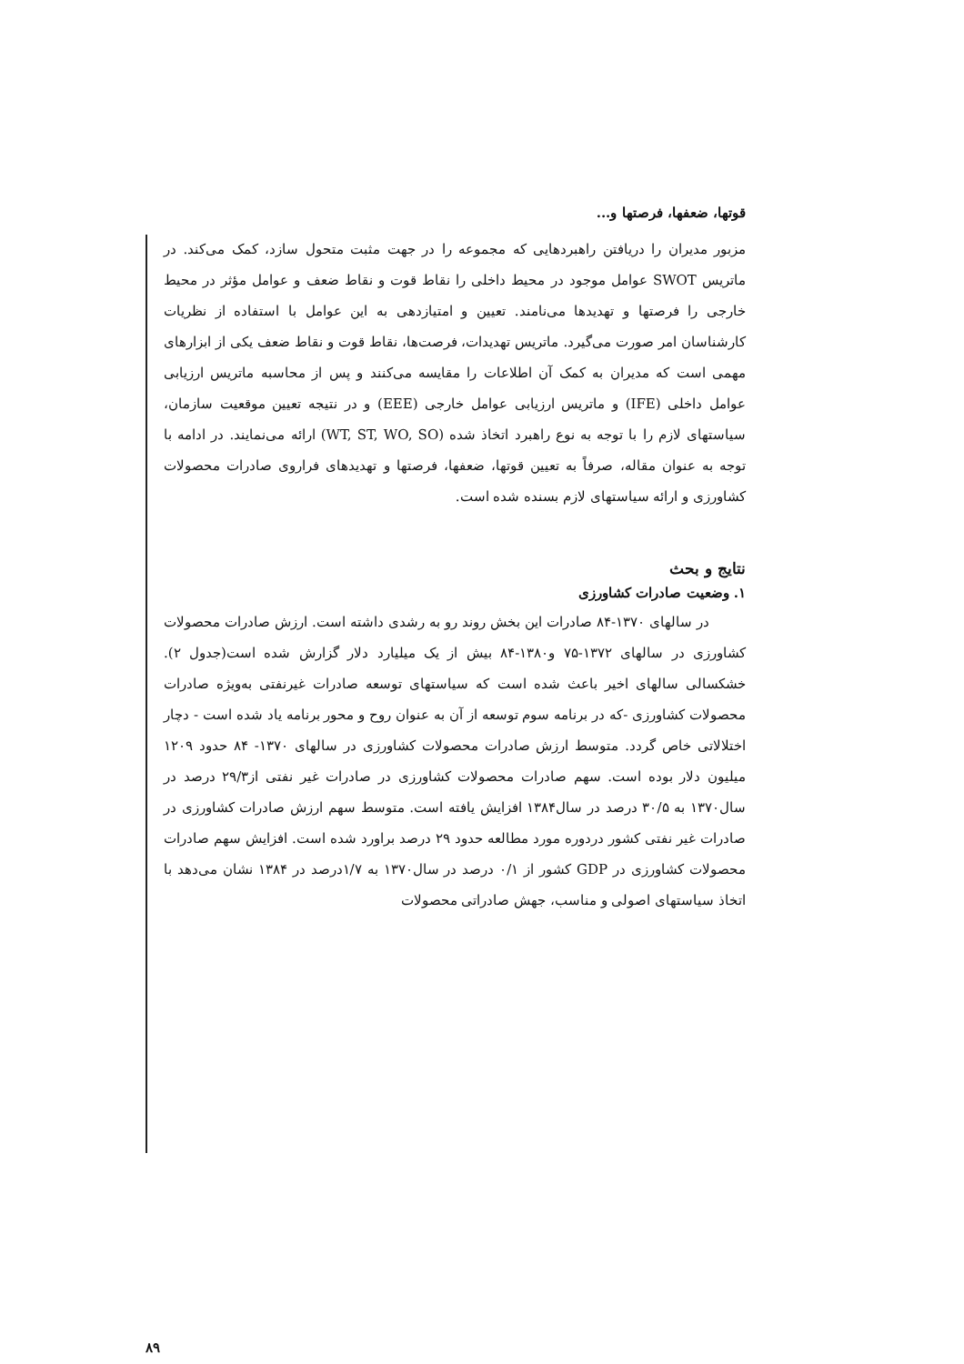قوتها، ضعفها، فرصتها و...
مزبور مدیران را دریافتن راهبردهایی که مجموعه را در جهت مثبت متحول سازد، کمک می‌کند. در ماتریس SWOT عوامل موجود در محیط داخلی را نقاط قوت و نقاط ضعف و عوامل مؤثر در محیط خارجی را فرصتها و تهدیدها می‌نامند. تعیین و امتیازدهی به این عوامل با استفاده از نظریات کارشناسان امر صورت می‌گیرد. ماتریس تهدیدات، فرصت‌ها، نقاط قوت و نقاط ضعف یکی از ابزارهای مهمی است که مدیران به کمک آن اطلاعات را مقایسه می‌کنند و پس از محاسبه ماتریس ارزیابی عوامل داخلی (IFE) و ماتریس ارزیابی عوامل خارجی (EEE) و در نتیجه تعیین موقعیت سازمان، سیاستهای لازم را با توجه به نوع راهبرد اتخاذ شده (WT, ST, WO, SO) ارائه می‌نمایند. در ادامه با توجه به عنوان مقاله، صرفاً به تعیین قوتها، ضعفها، فرصتها و تهدیدهای فراروی صادرات محصولات کشاورزی و ارائه سیاستهای لازم بسنده شده است.
نتایج و بحث
۱. وضعیت صادرات کشاورزی
در سالهای ۱۳۷۰-۸۴ صادرات این بخش روند رو به رشدی داشته است. ارزش صادرات محصولات کشاورزی در سالهای ۱۳۷۲-۷۵ و۱۳۸۰-۸۴ بیش از یک میلیارد دلار گزارش شده است(جدول ۲). خشکسالی سالهای اخیر باعث شده است که سیاستهای توسعه صادرات غیرنفتی به‌ویژه صادرات محصولات کشاورزی -که در برنامه سوم توسعه از آن به عنوان روح و محور برنامه یاد شده است - دچار اختلالاتی خاص گردد. متوسط ارزش صادرات محصولات کشاورزی در سالهای ۱۳۷۰- ۸۴ حدود ۱۲۰۹ میلیون دلار بوده است. سهم صادرات محصولات کشاورزی در صادرات غیر نفتی از۲۹/۳ درصد در سال۱۳۷۰ به ۳۰/۵ درصد در سال۱۳۸۴ افزایش یافته است. متوسط سهم ارزش صادرات کشاورزی در صادرات غیر نفتی کشور دردوره مورد مطالعه حدود ۲۹ درصد براورد شده است. افزایش سهم صادرات محصولات کشاورزی در GDP کشور از ۰/۱ درصد در سال۱۳۷۰ به ۱/۷درصد در ۱۳۸۴ نشان می‌دهد با اتخاذ سیاستهای اصولی و مناسب، جهش صادراتی محصولات
۸۹